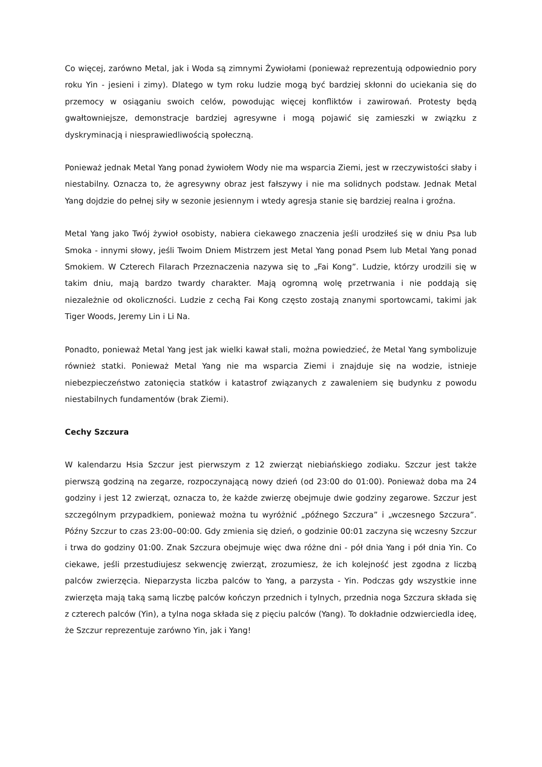Co więcej, zarówno Metal, jak i Woda są zimnymi Żywiołami (ponieważ reprezentują odpowiednio pory roku Yin - jesieni i zimy). Dlatego w tym roku ludzie mogą być bardziej skłonni do uciekania się do przemocy w osiąganiu swoich celów, powodując więcej konfliktów i zawirowań. Protesty będą gwałtowniejsze, demonstracje bardziej agresywne i mogą pojawić się zamieszki w związku z dyskryminacją i niesprawiedliwością społeczną.
Ponieważ jednak Metal Yang ponad żywiołem Wody nie ma wsparcia Ziemi, jest w rzeczywistości słaby i niestabilny. Oznacza to, że agresywny obraz jest fałszywy i nie ma solidnych podstaw. Jednak Metal Yang dojdzie do pełnej siły w sezonie jesiennym i wtedy agresja stanie się bardziej realna i groźna.
Metal Yang jako Twój żywioł osobisty, nabiera ciekawego znaczenia jeśli urodziłeś się w dniu Psa lub Smoka - innymi słowy, jeśli Twoim Dniem Mistrzem jest Metal Yang ponad Psem lub Metal Yang ponad Smokiem. W Czterech Filarach Przeznaczenia nazywa się to „Fai Kong”. Ludzie, którzy urodzili się w takim dniu, mają bardzo twardy charakter. Mają ogromną wolę przetrwania i nie poddają się niezależnie od okoliczności. Ludzie z cechą Fai Kong często zostają znanymi sportowcami, takimi jak Tiger Woods, Jeremy Lin i Li Na.
Ponadto, ponieważ Metal Yang jest jak wielki kawał stali, można powiedzieć, że Metal Yang symbolizuje również statki. Ponieważ Metal Yang nie ma wsparcia Ziemi i znajduje się na wodzie, istnieje niebezpieczeństwo zatonięcia statków i katastrof związanych z zawaleniem się budynku z powodu niestabilnych fundamentów (brak Ziemi).
Cechy Szczura
W kalendarzu Hsia Szczur jest pierwszym z 12 zwierząt niebiańskiego zodiaku. Szczur jest także pierwszą godziną na zegarze, rozpoczynającą nowy dzień (od 23:00 do 01:00). Ponieważ doba ma 24 godziny i jest 12 zwierząt, oznacza to, że każde zwierzę obejmuje dwie godziny zegarowe. Szczur jest szczególnym przypadkiem, ponieważ można tu wyróżnić „późnego Szczura” i „wczesnego Szczura”. Późny Szczur to czas 23:00–00:00. Gdy zmienia się dzień, o godzinie 00:01 zaczyna się wczesny Szczur i trwa do godziny 01:00. Znak Szczura obejmuje więc dwa różne dni - pół dnia Yang i pół dnia Yin. Co ciekawe, jeśli przestudiujesz sekwencję zwierząt, zrozumiesz, że ich kolejność jest zgodna z liczbą palców zwierzęcia. Nieparzysta liczba palców to Yang, a parzysta - Yin. Podczas gdy wszystkie inne zwierzęta mają taką samą liczbę palców kończyn przednich i tylnych, przednia noga Szczura składa się z czterech palców (Yin), a tylna noga składa się z pięciu palców (Yang). To dokładnie odzwierciedla ideę, że Szczur reprezentuje zarówno Yin, jak i Yang!